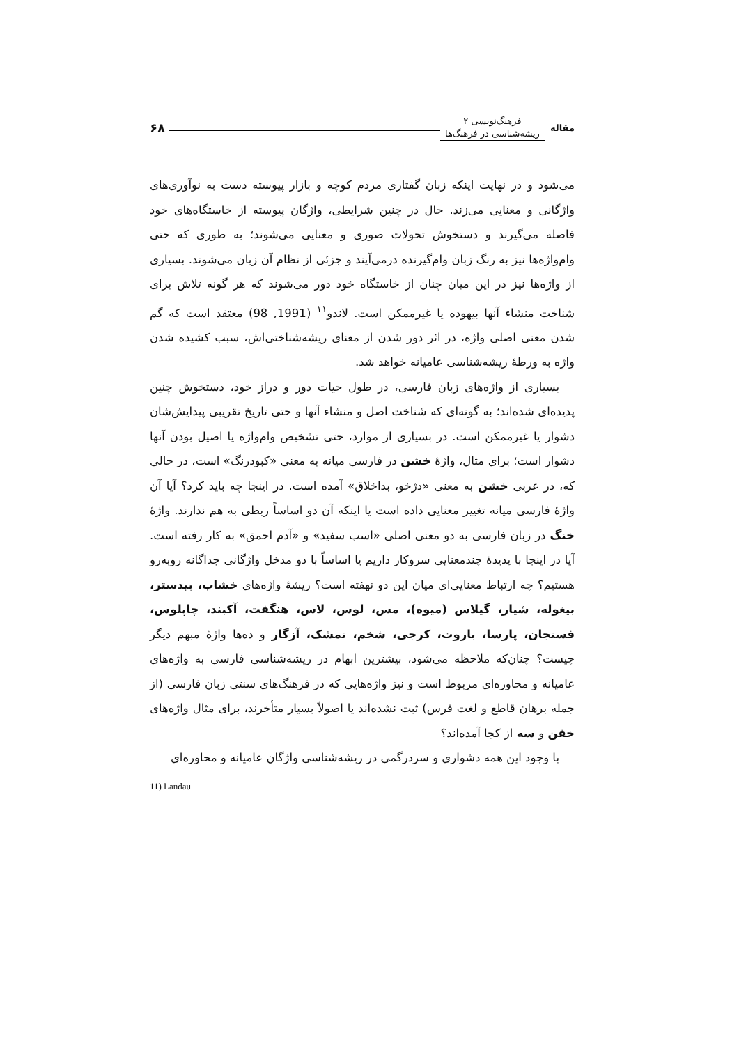مقاله
فرهنگ‌نویسی ۲
ریشه‌شناسی در فرهنگ‌ها
۶۸
می‌شود و در نهایت اینکه زبان گفتاری مردم کوچه و بازار پیوسته دست به نوآوری‌های واژگانی و معنایی می‌زند. حال در چنین شرایطی، واژگان پیوسته از خاستگاه‌های خود فاصله می‌گیرند و دستخوش تحولات صوری و معنایی می‌شوند؛ به طوری که حتی وام‌واژه‌ها نیز به رنگ زبان وام‌گیرنده درمی‌آیند و جزئی از نظام آن زبان می‌شوند. بسیاری از واژه‌ها نیز در این میان چنان از خاستگاه خود دور می‌شوند که هر گونه تلاش برای شناخت منشاء آنها بیهوده یا غیرممکن است. لاندو<sup>۱۱</sup> (1991, 98) معتقد است که گم شدن معنی اصلی واژه، در اثر دور شدن از معنای ریشه‌شناختی‌اش، سبب کشیده شدن واژه به ورطهٔ ریشه‌شناسی عامیانه خواهد شد.
بسیاری از واژه‌های زبان فارسی، در طول حیات دور و دراز خود، دستخوش چنین پدیده‌ای شده‌اند؛ به گونه‌ای که شناخت اصل و منشاء آنها و حتی تاریخ تقریبی پیدایش‌شان دشوار یا غیرممکن است. در بسیاری از موارد، حتی تشخیص وام‌واژه یا اصیل بودن آنها دشوار است؛ برای مثال، واژهٔ خشن در فارسی میانه به معنی «کبودرنگ» است، در حالی که، در عربی خشن به معنی «دژخو، بداخلاق» آمده است. در اینجا چه باید کرد؟ آیا آن واژهٔ فارسی میانه تغییر معنایی داده است یا اینکه آن دو اساساً ربطی به هم ندارند. واژهٔ خنگ در زبان فارسی به دو معنی اصلی «اسب سفید» و «آدم احمق» به کار رفته است. آیا در اینجا با پدیدهٔ چندمعنایی سروکار داریم یا اساساً با دو مدخل واژگانی جداگانه روبه‌رو هستیم؟ چه ارتباط معنایی‌ای میان این دو نهفته است؟ ریشهٔ واژه‌های خشاب، بیدستر، بیغوله، شیار، گیلاس (میوه)، مس، لوس، لاس، هنگفت، آکبند، چاپلوس، فسنجان، پارسا، باروت، کرجی، شخم، تمشک، آزگار و ده‌ها واژهٔ مبهم دیگر چیست؟ چنان‌که ملاحظه می‌شود، بیشترین ابهام در ریشه‌شناسی فارسی به واژه‌های عامیانه و محاوره‌ای مربوط است و نیز واژه‌هایی که در فرهنگ‌های سنتی زبان فارسی (از جمله برهان قاطع و لغت فرس) ثبت نشده‌اند یا اصولاً بسیار متأخرند، برای مثال واژه‌های خفن و سه از کجا آمده‌اند؟
با وجود این همه دشواری و سردرگمی در ریشه‌شناسی واژگان عامیانه و محاوره‌ای
11) Landau